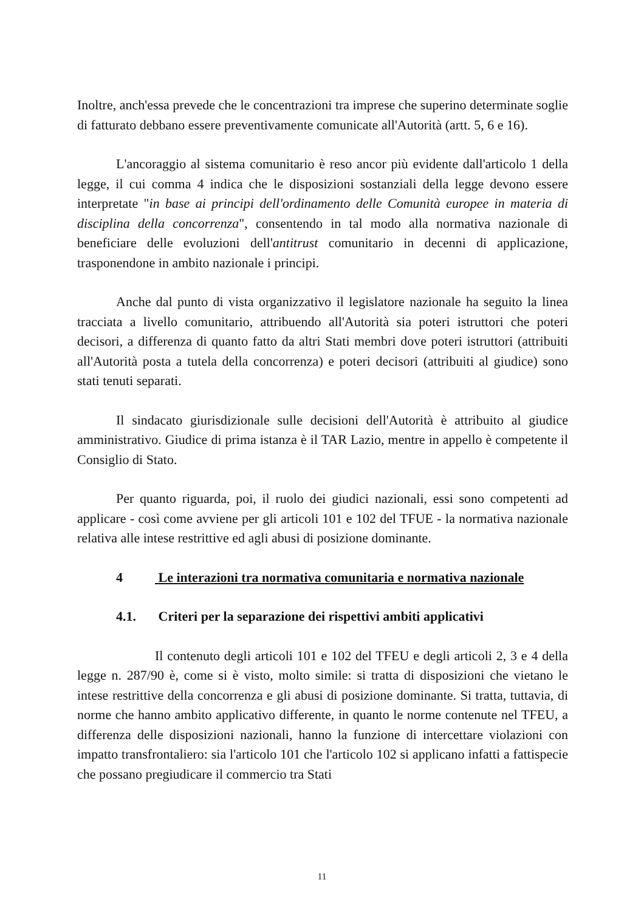Inoltre, anch'essa prevede che le concentrazioni tra imprese che superino determinate soglie di fatturato debbano essere preventivamente comunicate all'Autorità (artt. 5, 6 e 16).
L'ancoraggio al sistema comunitario è reso ancor più evidente dall'articolo 1 della legge, il cui comma 4 indica che le disposizioni sostanziali della legge devono essere interpretate "in base ai principi dell'ordinamento delle Comunità europee in materia di disciplina della concorrenza", consentendo in tal modo alla normativa nazionale di beneficiare delle evoluzioni dell'antitrust comunitario in decenni di applicazione, trasponendone in ambito nazionale i principi.
Anche dal punto di vista organizzativo il legislatore nazionale ha seguito la linea tracciata a livello comunitario, attribuendo all'Autorità sia poteri istruttori che poteri decisori, a differenza di quanto fatto da altri Stati membri dove poteri istruttori (attribuiti all'Autorità posta a tutela della concorrenza) e poteri decisori (attribuiti al giudice) sono stati tenuti separati.
Il sindacato giurisdizionale sulle decisioni dell'Autorità è attribuito al giudice amministrativo. Giudice di prima istanza è il TAR Lazio, mentre in appello è competente il Consiglio di Stato.
Per quanto riguarda, poi, il ruolo dei giudici nazionali, essi sono competenti ad applicare - così come avviene per gli articoli 101 e 102 del TFUE - la normativa nazionale relativa alle intese restrittive ed agli abusi di posizione dominante.
4 Le interazioni tra normativa comunitaria e normativa nazionale
4.1. Criteri per la separazione dei rispettivi ambiti applicativi
Il contenuto degli articoli 101 e 102 del TFEU e degli articoli 2, 3 e 4 della legge n. 287/90 è, come si è visto, molto simile: si tratta di disposizioni che vietano le intese restrittive della concorrenza e gli abusi di posizione dominante. Si tratta, tuttavia, di norme che hanno ambito applicativo differente, in quanto le norme contenute nel TFEU, a differenza delle disposizioni nazionali, hanno la funzione di intercettare violazioni con impatto transfrontaliero: sia l'articolo 101 che l'articolo 102 si applicano infatti a fattispecie che possano pregiudicare il commercio tra Stati
11